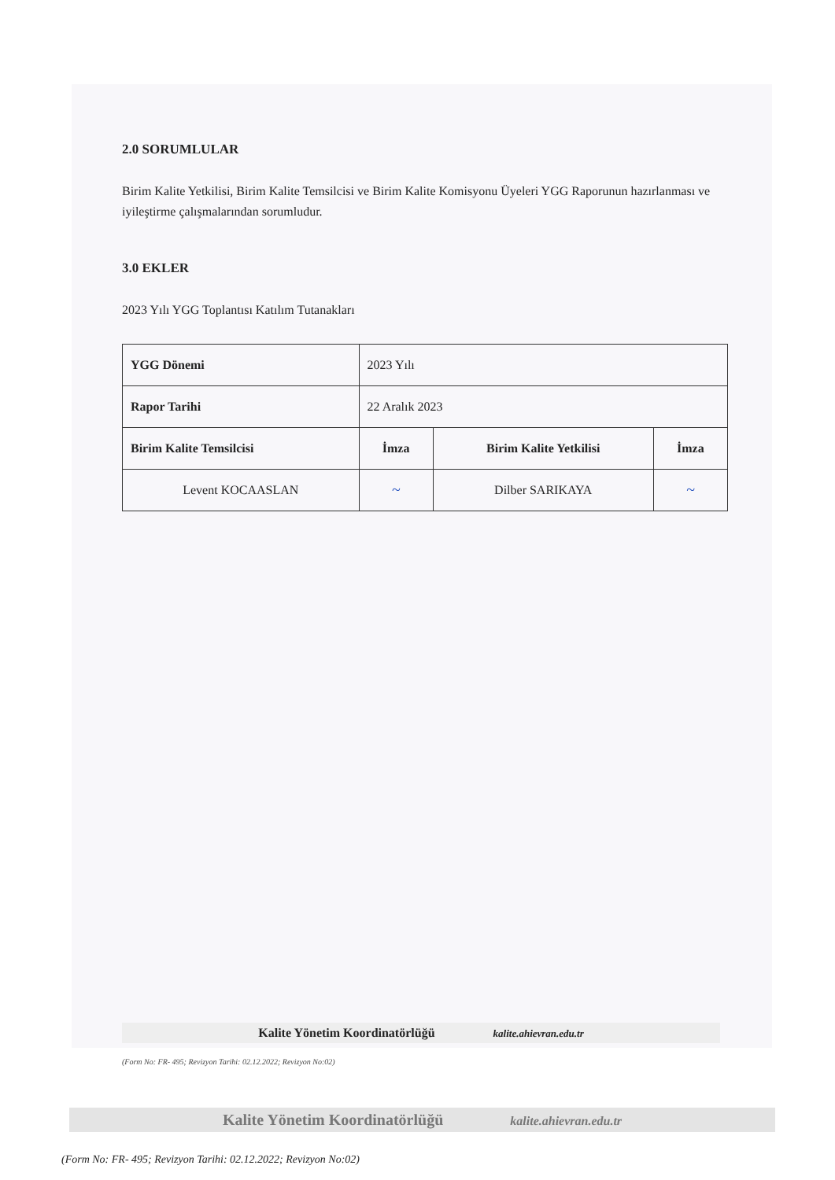2.0 SORUMLULAR
Birim Kalite Yetkilisi, Birim Kalite Temsilcisi ve Birim Kalite Komisyonu Üyeleri YGG Raporunun hazırlanması ve iyileştirme çalışmalarından sorumludur.
3.0 EKLER
2023 Yılı YGG Toplantısı Katılım Tutanakları
| YGG Dönemi | 2023 Yılı | | |
| Rapor Tarihi | 22 Aralık 2023 | | |
| Birim Kalite Temsilcisi | İmza | Birim Kalite Yetkilisi | İmza |
| Levent KOCAASLAN | ~ | Dilber SARIKAYA | ~ |
Kalite Yönetim Koordinatörlüğü kalite.ahievran.edu.tr
(Form No: FR- 495; Revizyon Tarihi: 02.12.2022; Revizyon No:02)
Kalite Yönetim Koordinatörlüğü kalite.ahievran.edu.tr
(Form No: FR- 495; Revizyon Tarihi: 02.12.2022; Revizyon No:02)